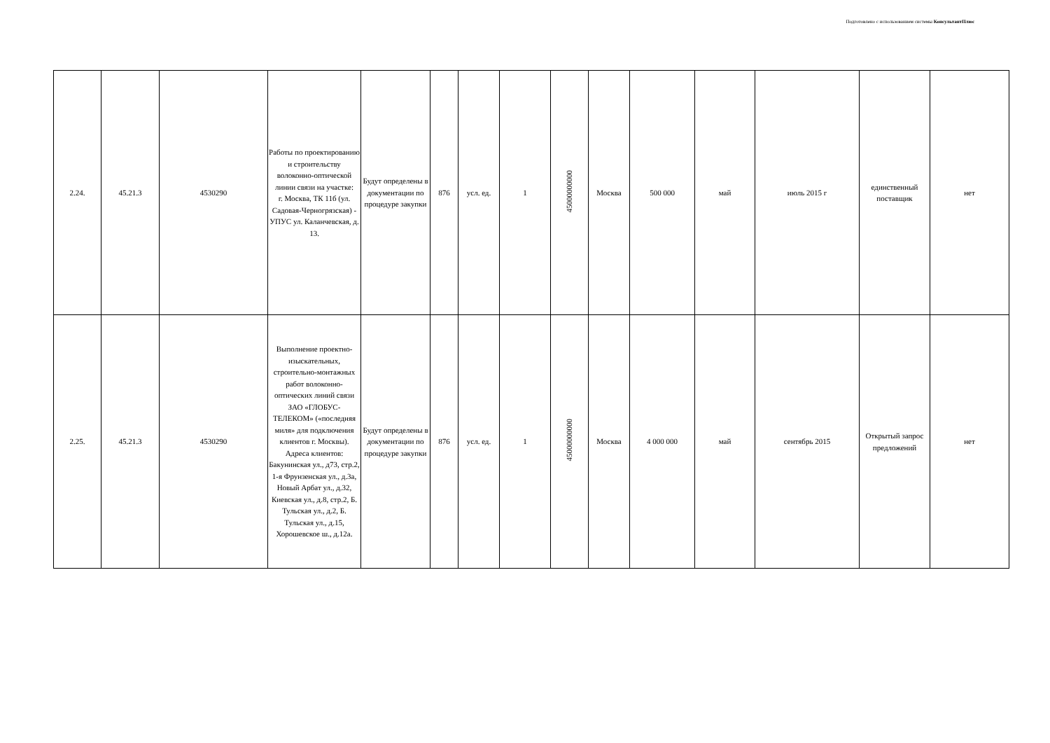Подготовлено с использованием системы КонсультантПлюс
| 2.24. | 45.21.3 | 4530290 | Работы по проектированию и строительству волоконно-оптической линии связи на участке: г. Москва, ТК 11б (ул. Садовая-Черногрязская) - УПУС ул. Каланчевская, д. 13. | Будут определены в документации по процедуре закупки | 876 | усл. ед. | 1 | 45000000000 | Москва | 500 000 | май | июль 2015 г | единственный поставщик | нет |
| 2.25. | 45.21.3 | 4530290 | Выполнение проектно-изыскательных, строительно-монтажных работ волоконно-оптических линий связи ЗАО «ГЛОБУС-ТЕЛЕКОМ» («последняя миля» для подключения клиентов г. Москвы). Адреса клиентов: Бакунинская ул., д73, стр.2, 1-я Фрунзенская ул., д.3а, Новый Арбат ул., д.32, Киевская ул., д.8, стр.2, Б. Тульская ул., д.2, Б. Тульская ул., д.15, Хорошевское ш., д.12а. | Будут определены в документации по процедуре закупки | 876 | усл. ед. | 1 | 45000000000 | Москва | 4 000 000 | май | сентябрь 2015 | Открытый запрос предложений | нет |